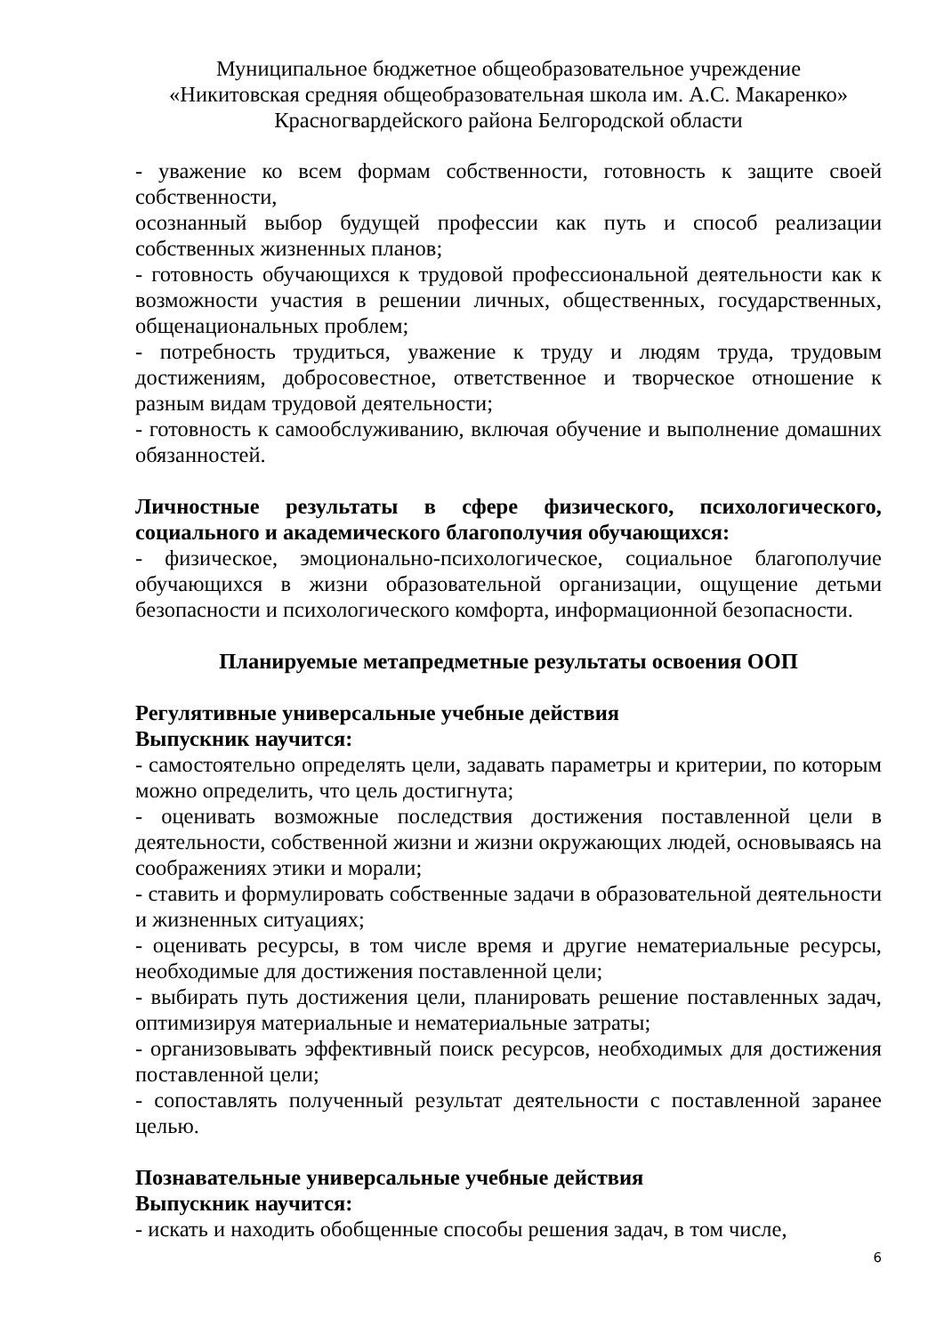Муниципальное бюджетное общеобразовательное учреждение
«Никитовская средняя общеобразовательная школа им. А.С. Макаренко»
Красногвардейского района Белгородской области
- уважение ко всем формам собственности, готовность к защите своей собственности,
осознанный выбор будущей профессии как путь и способ реализации собственных жизненных планов;
- готовность обучающихся к трудовой профессиональной деятельности как к возможности участия в решении личных, общественных, государственных, общенациональных проблем;
- потребность трудиться, уважение к труду и людям труда, трудовым достижениям, добросовестное, ответственное и творческое отношение к разным видам трудовой деятельности;
- готовность к самообслуживанию, включая обучение и выполнение домашних обязанностей.
Личностные результаты в сфере физического, психологического, социального и академического благополучия обучающихся:
- физическое, эмоционально-психологическое, социальное благополучие обучающихся в жизни образовательной организации, ощущение детьми безопасности и психологического комфорта, информационной безопасности.
Планируемые метапредметные результаты освоения ООП
Регулятивные универсальные учебные действия
Выпускник научится:
- самостоятельно определять цели, задавать параметры и критерии, по которым можно определить, что цель достигнута;
- оценивать возможные последствия достижения поставленной цели в деятельности, собственной жизни и жизни окружающих людей, основываясь на соображениях этики и морали;
- ставить и формулировать собственные задачи в образовательной деятельности и жизненных ситуациях;
- оценивать ресурсы, в том числе время и другие нематериальные ресурсы, необходимые для достижения поставленной цели;
- выбирать путь достижения цели, планировать решение поставленных задач, оптимизируя материальные и нематериальные затраты;
- организовывать эффективный поиск ресурсов, необходимых для достижения поставленной цели;
- сопоставлять полученный результат деятельности с поставленной заранее целью.
Познавательные универсальные учебные действия
Выпускник научится:
- искать и находить обобщенные способы решения задач, в том числе,
6